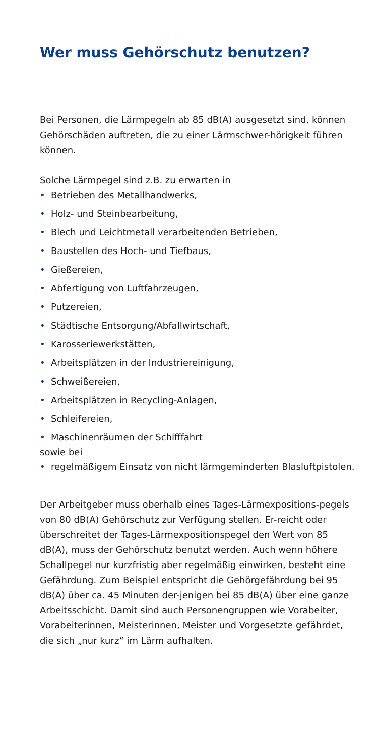Wer muss Gehörschutz benutzen?
Bei Personen, die Lärmpegeln ab 85 dB(A) ausgesetzt sind, können Gehörschäden auftreten, die zu einer Lärmschwer-hörigkeit führen können.
Solche Lärmpegel sind z.B. zu erwarten in
• Betrieben des Metallhandwerks,
• Holz- und Steinbearbeitung,
• Blech und Leichtmetall verarbeitenden Betrieben,
• Baustellen des Hoch- und Tiefbaus,
• Gießereien,
• Abfertigung von Luftfahrzeugen,
• Putzereien,
• Städtische Entsorgung/Abfallwirtschaft,
• Karosseriewerkstätten,
• Arbeitsplätzen in der Industriereinigung,
• Schweißereien,
• Arbeitsplätzen in Recycling-Anlagen,
• Schleifereien,
• Maschinenräumen der Schifffahrt
sowie bei
• regelmäßigem Einsatz von nicht lärmgeminderten Blasluftpistolen.
Der Arbeitgeber muss oberhalb eines Tages-Lärmexpositions-pegels von 80 dB(A) Gehörschutz zur Verfügung stellen. Er-reicht oder überschreitet der Tages-Lärmexpositionspegel den Wert von 85 dB(A), muss der Gehörschutz benutzt werden. Auch wenn höhere Schallpegel nur kurzfristig aber regelmäßig einwirken, besteht eine Gefährdung. Zum Beispiel entspricht die Gehörgefährdung bei 95 dB(A) über ca. 45 Minuten der-jenigen bei 85 dB(A) über eine ganze Arbeitsschicht. Damit sind auch Personengruppen wie Vorabeiter, Vorabeiterinnen, Meisterinnen, Meister und Vorgesetzte gefährdet, die sich „nur kurz“ im Lärm aufhalten.